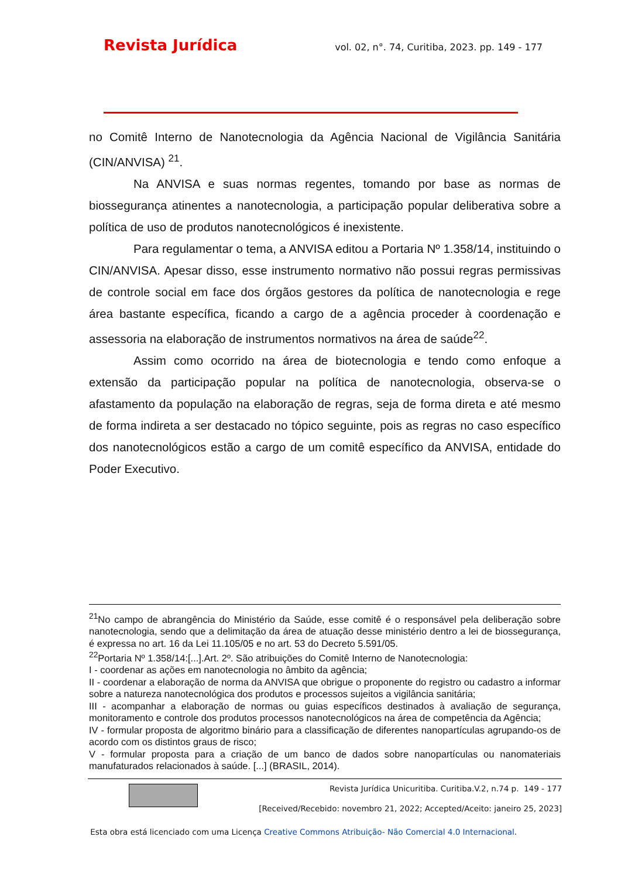Revista Jurídica vol. 02, n°. 74, Curitiba, 2023. pp. 149 - 177
no Comitê Interno de Nanotecnologia da Agência Nacional de Vigilância Sanitária (CIN/ANVISA) <sup>21</sup>.
Na ANVISA e suas normas regentes, tomando por base as normas de biossegurança atinentes a nanotecnologia, a participação popular deliberativa sobre a política de uso de produtos nanotecnológicos é inexistente.
Para regulamentar o tema, a ANVISA editou a Portaria Nº 1.358/14, instituindo o CIN/ANVISA. Apesar disso, esse instrumento normativo não possui regras permissivas de controle social em face dos órgãos gestores da política de nanotecnologia e rege área bastante específica, ficando a cargo de a agência proceder à coordenação e assessoria na elaboração de instrumentos normativos na área de saúde<sup>22</sup>.
Assim como ocorrido na área de biotecnologia e tendo como enfoque a extensão da participação popular na política de nanotecnologia, observa-se o afastamento da população na elaboração de regras, seja de forma direta e até mesmo de forma indireta a ser destacado no tópico seguinte, pois as regras no caso específico dos nanotecnológicos estão a cargo de um comitê específico da ANVISA, entidade do Poder Executivo.
<sup>21</sup> No campo de abrangência do Ministério da Saúde, esse comitê é o responsável pela deliberação sobre nanotecnologia, sendo que a delimitação da área de atuação desse ministério dentro a lei de biossegurança, é expressa no art. 16 da Lei 11.105/05 e no art. 53 do Decreto 5.591/05.
<sup>22</sup> Portaria Nº 1.358/14:[...].Art. 2º. São atribuições do Comitê Interno de Nanotecnologia:
I - coordenar as ações em nanotecnologia no âmbito da agência;
II - coordenar a elaboração de norma da ANVISA que obrigue o proponente do registro ou cadastro a informar sobre a natureza nanotecnológica dos produtos e processos sujeitos a vigilância sanitária;
III - acompanhar a elaboração de normas ou guias específicos destinados à avaliação de segurança, monitoramento e controle dos produtos processos nanotecnológicos na área de competência da Agência;
IV - formular proposta de algoritmo binário para a classificação de diferentes nanopartículas agrupando-os de acordo com os distintos graus de risco;
V - formular proposta para a criação de um banco de dados sobre nanopartículas ou nanomateriais manufaturados relacionados à saúde. [...] (BRASIL, 2014).
Revista Jurídica Unicuritiba. Curitiba.V.2, n.74 p. 149 - 177
[Received/Recebido: novembro 21, 2022; Accepted/Aceito: janeiro 25, 2023]
Esta obra está licenciado com uma Licença Creative Commons Atribuição- Não Comercial 4.0 Internacional.